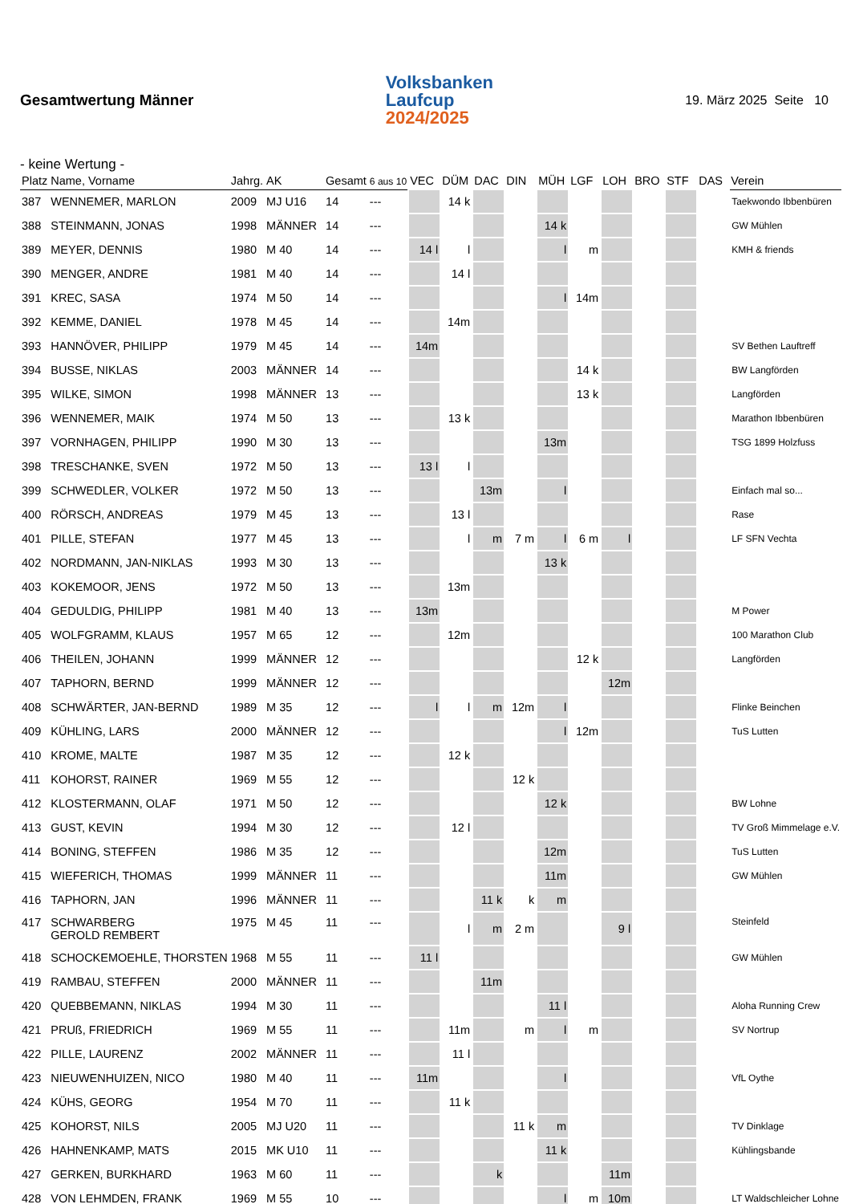Gesamtwertung Männer
Volksbanken
Laufcup
2024/2025
19. März 2025 Seite 10
- keine Wertung -
| Platz | Name, Vorname | Jahrg. | AK | Gesamt | 6 aus 10 | VEC | DÜM | DAC | DIN | MÜH | LGF | LOH | BRO | STF | DAS | Verein |
| --- | --- | --- | --- | --- | --- | --- | --- | --- | --- | --- | --- | --- | --- | --- | --- | --- |
| 387 | WENNEMER, MARLON | 2009 | MJ U16 | 14 | --- | | 14 k | | | | | | | | | Taekwondo Ibbenbüren |
| 388 | STEINMANN, JONAS | 1998 | MÄNNER | 14 | --- | | | | | 14 k | | | | | | GW Mühlen |
| 389 | MEYER, DENNIS | 1980 | M 40 | 14 | --- | 14 l | l | | | l | m | | | | | KMH & friends |
| 390 | MENGER, ANDRE | 1981 | M 40 | 14 | --- | | 14 l | | | | | | | | | |
| 391 | KREC, SASA | 1974 | M 50 | 14 | --- | | | | | l | 14m | | | | | |
| 392 | KEMME, DANIEL | 1978 | M 45 | 14 | --- | | 14m | | | | | | | | | |
| 393 | HANNÖVER, PHILIPP | 1979 | M 45 | 14 | --- | 14m | | | | | | | | | | SV Bethen Lauftreff |
| 394 | BUSSE, NIKLAS | 2003 | MÄNNER | 14 | --- | | | | | | 14 k | | | | | BW Langförden |
| 395 | WILKE, SIMON | 1998 | MÄNNER | 13 | --- | | | | | | 13 k | | | | | Langförden |
| 396 | WENNEMER, MAIK | 1974 | M 50 | 13 | --- | | 13 k | | | | | | | | | Marathon Ibbenbüren |
| 397 | VORNHAGEN, PHILIPP | 1990 | M 30 | 13 | --- | | | | | 13m | | | | | | TSG 1899 Holzfuss |
| 398 | TRESCHANKE, SVEN | 1972 | M 50 | 13 | --- | 13 l | l | | | | | | | | | |
| 399 | SCHWEDLER, VOLKER | 1972 | M 50 | 13 | --- | | | 13m | | l | | | | | | Einfach mal so... |
| 400 | RÖRSCH, ANDREAS | 1979 | M 45 | 13 | --- | | 13 l | | | | | | | | | Rase |
| 401 | PILLE, STEFAN | 1977 | M 45 | 13 | --- | | l | m | 7 m | l | 6 m | l | | | | LF SFN Vechta |
| 402 | NORDMANN, JAN-NIKLAS | 1993 | M 30 | 13 | --- | | | | | 13 k | | | | | | |
| 403 | KOKEMOOR, JENS | 1972 | M 50 | 13 | --- | | 13m | | | | | | | | | |
| 404 | GEDULDIG, PHILIPP | 1981 | M 40 | 13 | --- | 13m | | | | | | | | | | M Power |
| 405 | WOLFGRAMM, KLAUS | 1957 | M 65 | 12 | --- | | 12m | | | | | | | | | 100 Marathon Club |
| 406 | THEILEN, JOHANN | 1999 | MÄNNER | 12 | --- | | | | | | 12 k | | | | | Langförden |
| 407 | TAPHORN, BERND | 1999 | MÄNNER | 12 | --- | | | | | | | 12m | | | | |
| 408 | SCHWÄRTER, JAN-BERND | 1989 | M 35 | 12 | --- | l | l | m | 12m | l | | | | | | Flinke Beinchen |
| 409 | KÜHLING, LARS | 2000 | MÄNNER | 12 | --- | | | | | l | 12m | | | | | TuS Lutten |
| 410 | KROME, MALTE | 1987 | M 35 | 12 | --- | | 12 k | | | | | | | | | |
| 411 | KOHORST, RAINER | 1969 | M 55 | 12 | --- | | | | 12 k | | | | | | | |
| 412 | KLOSTERMANN, OLAF | 1971 | M 50 | 12 | --- | | | | | 12 k | | | | | | BW Lohne |
| 413 | GUST, KEVIN | 1994 | M 30 | 12 | --- | | 12 l | | | | | | | | | TV Groß Mimmelage e.V. |
| 414 | BONING, STEFFEN | 1986 | M 35 | 12 | --- | | | | | 12m | | | | | | TuS Lutten |
| 415 | WIEFERICH, THOMAS | 1999 | MÄNNER | 11 | --- | | | | | 11m | | | | | | GW Mühlen |
| 416 | TAPHORN, JAN | 1996 | MÄNNER | 11 | --- | | | 11 k | k | m | | | | | | |
| 417 | SCHWARBERG GEROLD REMBERT | 1975 | M 45 | 11 | --- | | l | m | 2 m | | | 9 l | | | | Steinfeld |
| 418 | SCHOCKEMOEHLE, THORSTEN | 1968 | M 55 | 11 | --- | 11 l | | | | | | | | | | GW Mühlen |
| 419 | RAMBAU, STEFFEN | 2000 | MÄNNER | 11 | --- | | | 11m | | | | | | | | |
| 420 | QUEBBEMANN, NIKLAS | 1994 | M 30 | 11 | --- | | | | | 11 l | | | | | | Aloha Running Crew |
| 421 | PRUß, FRIEDRICH | 1969 | M 55 | 11 | --- | | 11m | | m | l | m | | | | | SV Nortrup |
| 422 | PILLE, LAURENZ | 2002 | MÄNNER | 11 | --- | | 11 l | | | | | | | | | |
| 423 | NIEUWENHUIZEN, NICO | 1980 | M 40 | 11 | --- | 11m | | | | l | | | | | | VfL Oythe |
| 424 | KÜHS, GEORG | 1954 | M 70 | 11 | --- | | 11 k | | | | | | | | | |
| 425 | KOHORST, NILS | 2005 | MJ U20 | 11 | --- | | | | 11 k | m | | | | | | TV Dinklage |
| 426 | HAHNENKAMP, MATS | 2015 | MK U10 | 11 | --- | | | | | 11 k | | | | | | Kühlingsbande |
| 427 | GERKEN, BURKHARD | 1963 | M 60 | 11 | --- | | | k | | | | 11m | | | | |
| 428 | VON LEHMDEN, FRANK | 1969 | M 55 | 10 | --- | | | | | l | m | 10m | | | | LT Waldschleicher Lohne |